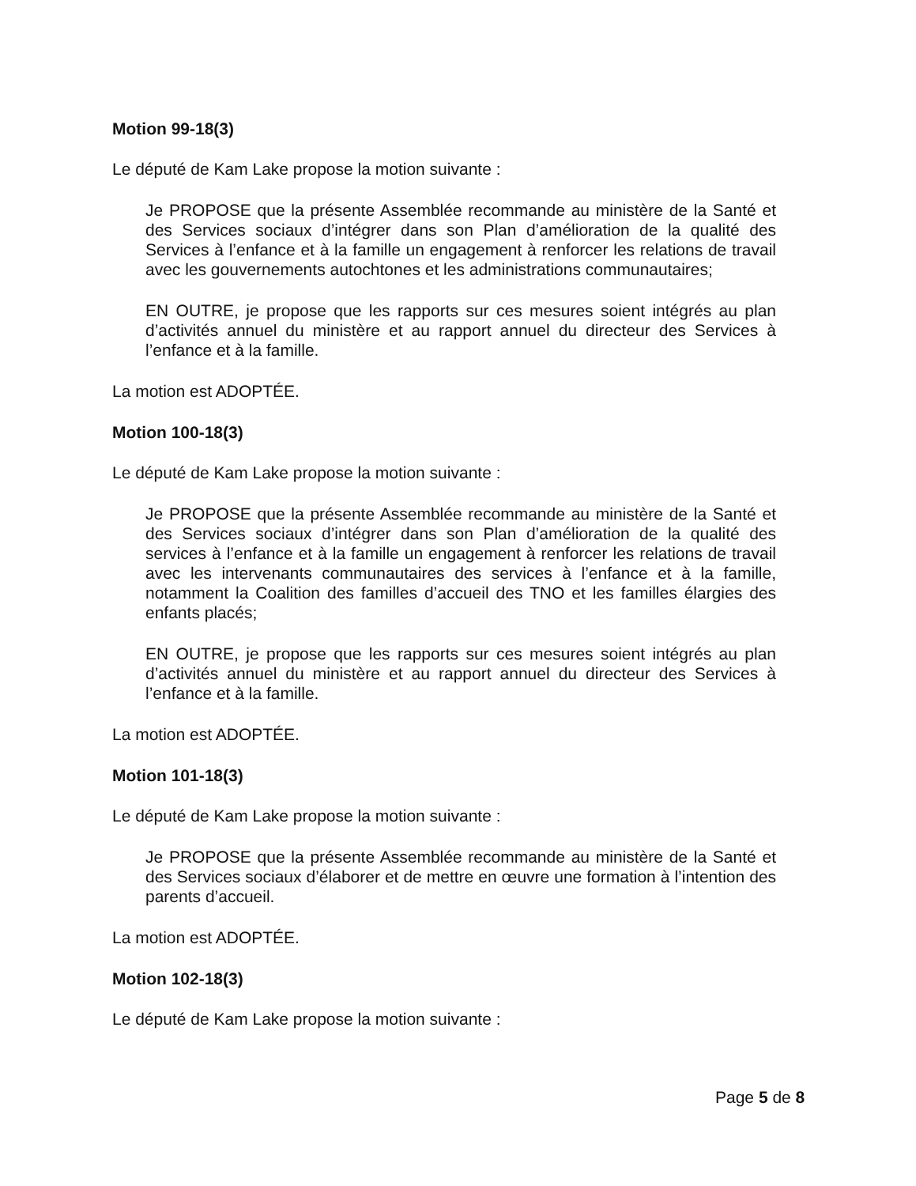Motion 99-18(3)
Le député de Kam Lake propose la motion suivante :
Je PROPOSE que la présente Assemblée recommande au ministère de la Santé et des Services sociaux d’intégrer dans son Plan d’amélioration de la qualité des Services à l’enfance et à la famille un engagement à renforcer les relations de travail avec les gouvernements autochtones et les administrations communautaires;
EN OUTRE, je propose que les rapports sur ces mesures soient intégrés au plan d’activités annuel du ministère et au rapport annuel du directeur des Services à l’enfance et à la famille.
La motion est ADOPTÉE.
Motion 100-18(3)
Le député de Kam Lake propose la motion suivante :
Je PROPOSE que la présente Assemblée recommande au ministère de la Santé et des Services sociaux d’intégrer dans son Plan d’amélioration de la qualité des services à l’enfance et à la famille un engagement à renforcer les relations de travail avec les intervenants communautaires des services à l’enfance et à la famille, notamment la Coalition des familles d’accueil des TNO et les familles élargies des enfants placés;
EN OUTRE, je propose que les rapports sur ces mesures soient intégrés au plan d’activités annuel du ministère et au rapport annuel du directeur des Services à l’enfance et à la famille.
La motion est ADOPTÉE.
Motion 101-18(3)
Le député de Kam Lake propose la motion suivante :
Je PROPOSE que la présente Assemblée recommande au ministère de la Santé et des Services sociaux d’élaborer et de mettre en œuvre une formation à l’intention des parents d’accueil.
La motion est ADOPTÉE.
Motion 102-18(3)
Le député de Kam Lake propose la motion suivante :
Page 5 de 8